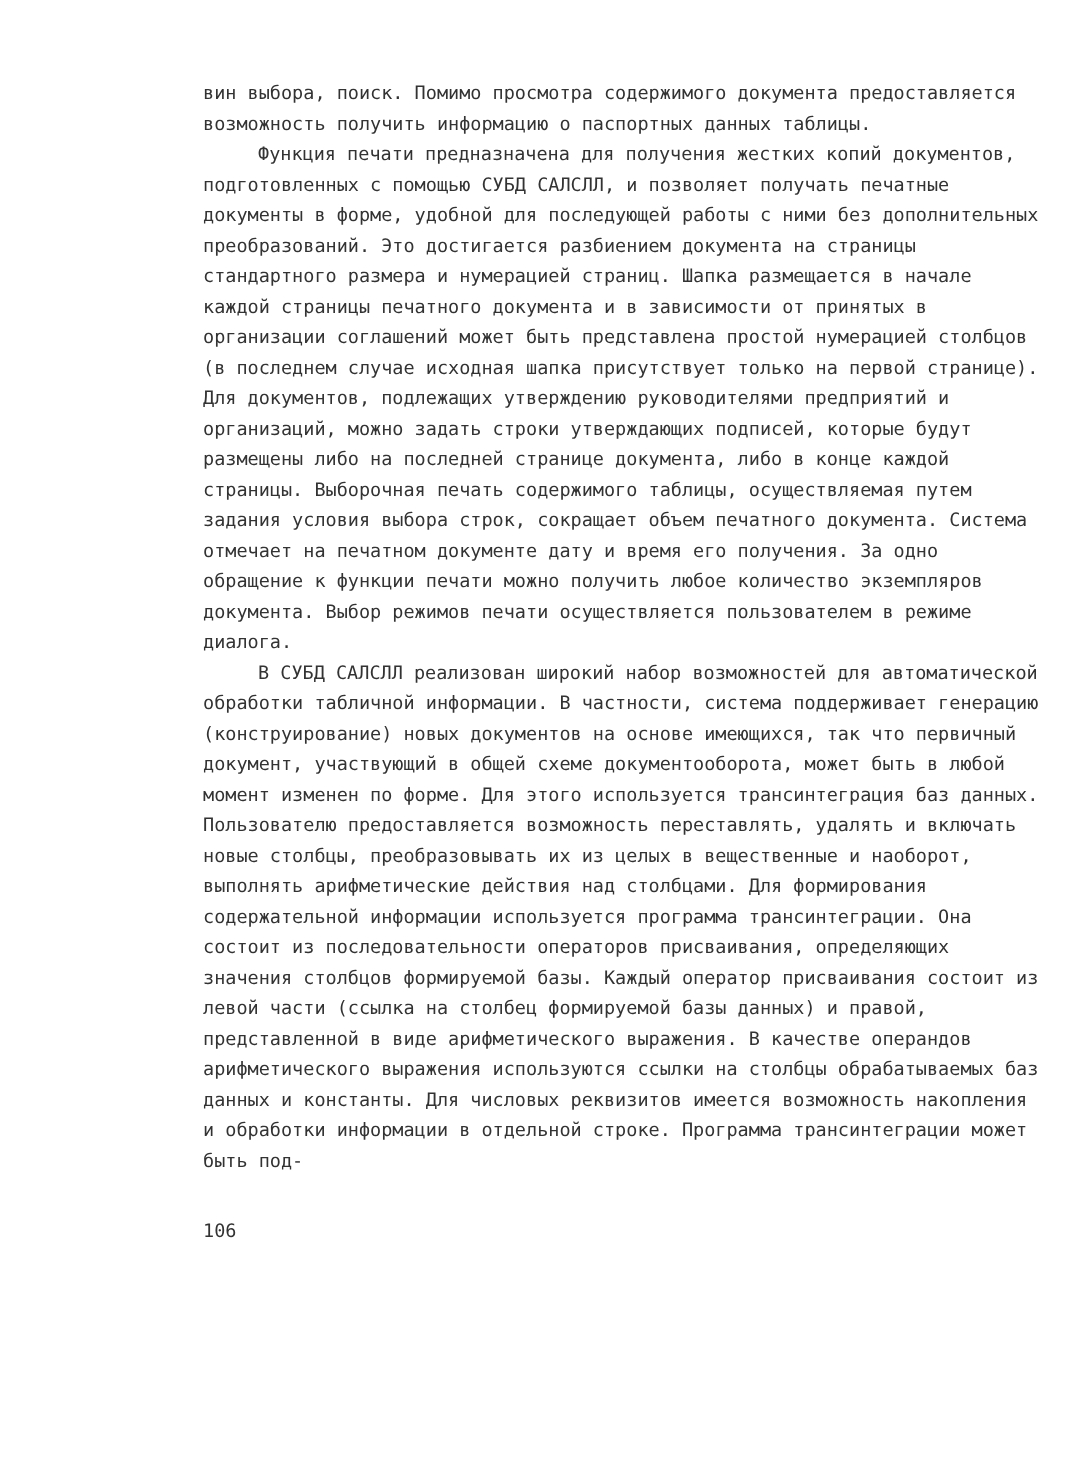вин выбора, поиск. Помимо просмотра содержимого документа предоставляется возможность получить информацию о паспортных данных таблицы.
Функция печати предназначена для получения жестких копий документов, подготовленных с помощью СУБД САЛСЛЛ, и позволяет получать печатные документы в форме, удобной для последующей работы с ними без дополнительных преобразований. Это достигается разбиением документа на страницы стандартного размера и нумерацией страниц. Шапка размещается в начале каждой страницы печатного документа и в зависимости от принятых в организации соглашений может быть представлена простой нумерацией столбцов (в последнем случае исходная шапка присутствует только на первой странице). Для документов, подлежащих утверждению руководителями предприятий и организаций, можно задать строки утверждающих подписей, которые будут размещены либо на последней странице документа, либо в конце каждой страницы. Выборочная печать содержимого таблицы, осуществляемая путем задания условия выбора строк, сокращает объем печатного документа. Система отмечает на печатном документе дату и время его получения. За одно обращение к функции печати можно получить любое количество экземпляров документа. Выбор режимов печати осуществляется пользователем в режиме диалога.
В СУБД САЛСЛЛ реализован широкий набор возможностей для автоматической обработки табличной информации. В частности, система поддерживает генерацию (конструирование) новых документов на основе имеющихся, так что первичный документ, участвующий в общей схеме документооборота, может быть в любой момент изменен по форме. Для этого используется трансинтеграция баз данных. Пользователю предоставляется возможность переставлять, удалять и включать новые столбцы, преобразовывать их из целых в вещественные и наоборот, выполнять арифметические действия над столбцами. Для формирования содержательной информации используется программа трансинтеграции. Она состоит из последовательности операторов присваивания, определяющих значения столбцов формируемой базы. Каждый оператор присваивания состоит из левой части (ссылка на столбец формируемой базы данных) и правой, представленной в виде арифметического выражения. В качестве операндов арифметического выражения используются ссылки на столбцы обрабатываемых баз данных и константы. Для числовых реквизитов имеется возможность накопления и обработки информации в отдельной строке. Программа трансинтеграции может быть под-
106